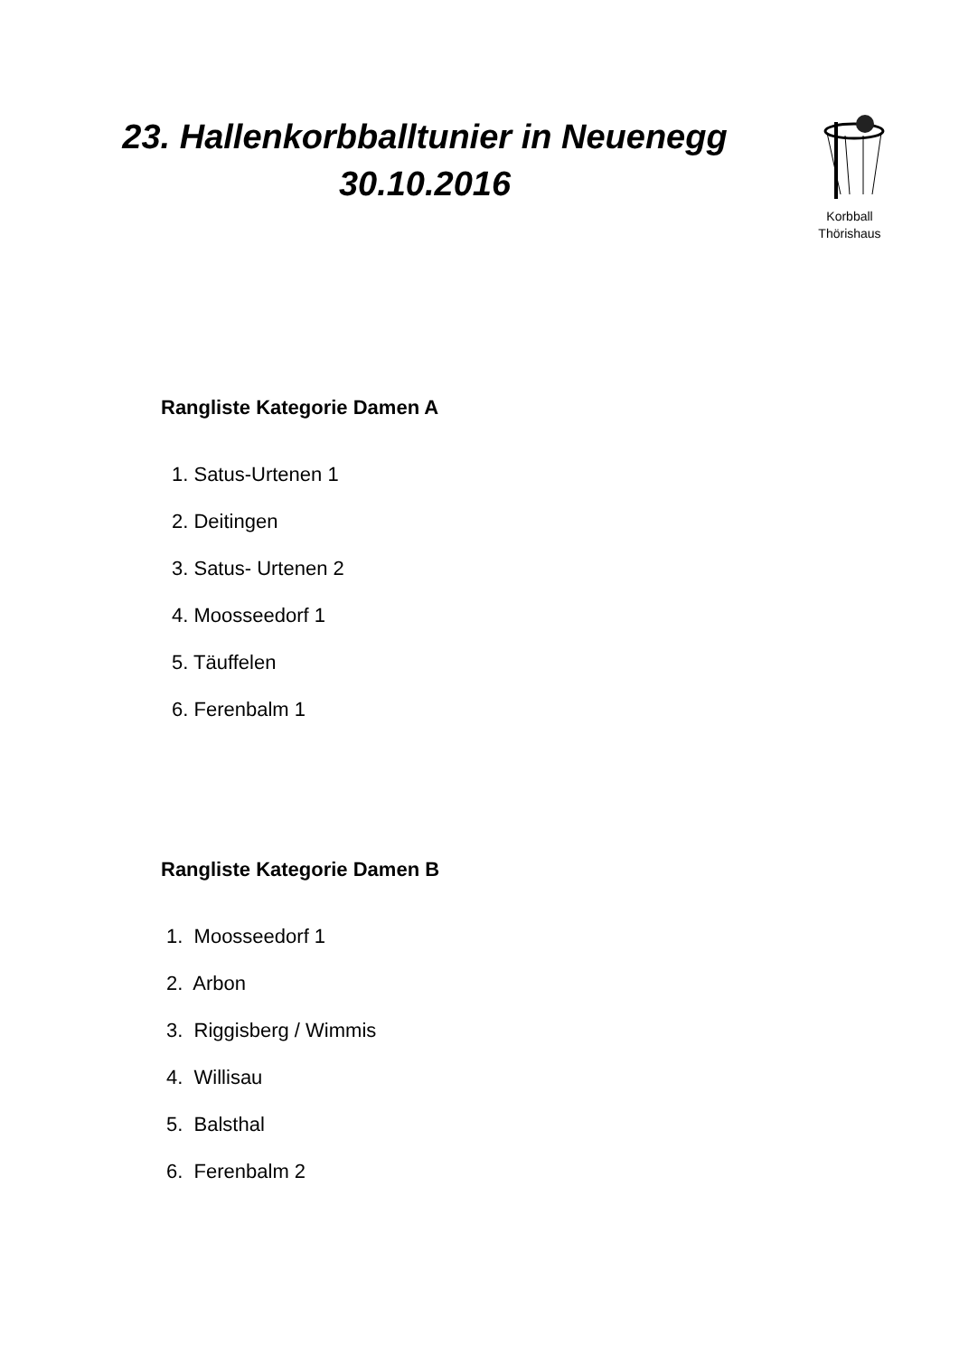23. Hallenkorbballtunier in Neuenegg
30.10.2016
Korbball
Thörishaus
Rangliste Kategorie Damen A
1. Satus-Urtenen 1
2. Deitingen
3. Satus- Urtenen 2
4. Moosseedorf 1
5. Täuffelen
6. Ferenbalm 1
Rangliste Kategorie Damen B
1. Moosseedorf 1
2. Arbon
3. Riggisberg / Wimmis
4. Willisau
5. Balsthal
6. Ferenbalm 2